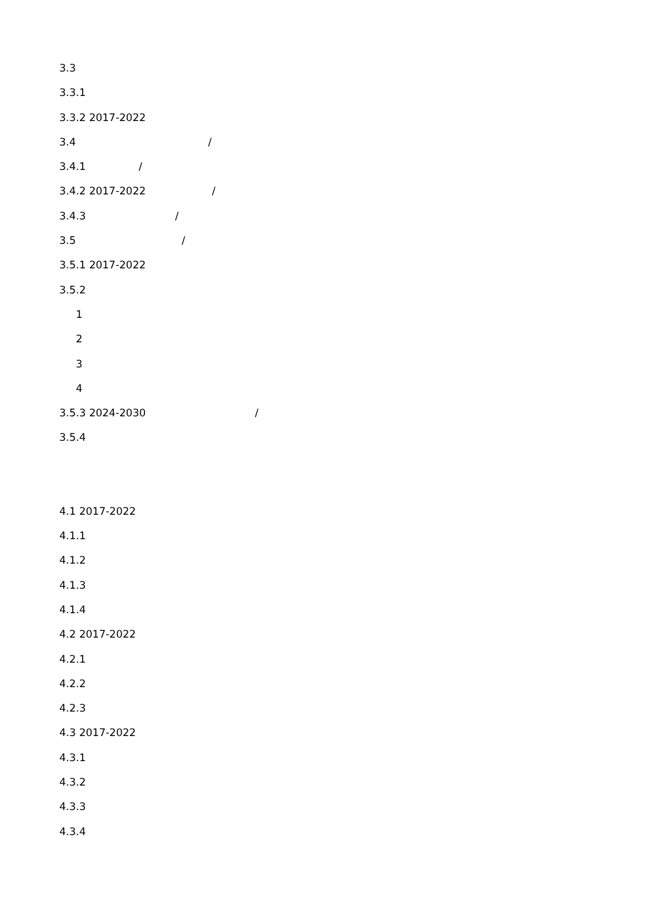3.3
3.3.1
3.3.2 2017-2022
3.4 /
3.4.1 /
3.4.2 2017-2022 /
3.4.3 /
3.5 /
3.5.1 2017-2022
3.5.2
1
2
3
4
3.5.3 2024-2030 /
3.5.4
4.1 2017-2022
4.1.1
4.1.2
4.1.3
4.1.4
4.2 2017-2022
4.2.1
4.2.2
4.2.3
4.3 2017-2022
4.3.1
4.3.2
4.3.3
4.3.4